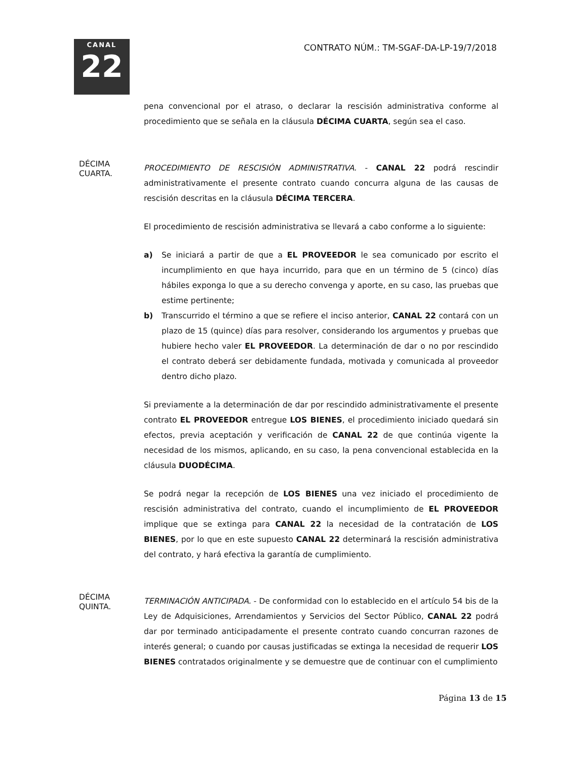CANAL
22
CONTRATO NÚM.: TM-SGAF-DA-LP-19/7/2018
pena convencional por el atraso, o declarar la rescisión administrativa conforme al procedimiento que se señala en la cláusula DÉCIMA CUARTA, según sea el caso.
DÉCIMA
CUARTA.
PROCEDIMIENTO DE RESCISIÓN ADMINISTRATIVA. - CANAL 22 podrá rescindir administrativamente el presente contrato cuando concurra alguna de las causas de rescisión descritas en la cláusula DÉCIMA TERCERA.
El procedimiento de rescisión administrativa se llevará a cabo conforme a lo siguiente:
a) Se iniciará a partir de que a EL PROVEEDOR le sea comunicado por escrito el incumplimiento en que haya incurrido, para que en un término de 5 (cinco) días hábiles exponga lo que a su derecho convenga y aporte, en su caso, las pruebas que estime pertinente;
b) Transcurrido el término a que se refiere el inciso anterior, CANAL 22 contará con un plazo de 15 (quince) días para resolver, considerando los argumentos y pruebas que hubiere hecho valer EL PROVEEDOR. La determinación de dar o no por rescindido el contrato deberá ser debidamente fundada, motivada y comunicada al proveedor dentro dicho plazo.
Si previamente a la determinación de dar por rescindido administrativamente el presente contrato EL PROVEEDOR entregue LOS BIENES, el procedimiento iniciado quedará sin efectos, previa aceptación y verificación de CANAL 22 de que continúa vigente la necesidad de los mismos, aplicando, en su caso, la pena convencional establecida en la cláusula DUODÉCIMA.
Se podrá negar la recepción de LOS BIENES una vez iniciado el procedimiento de rescisión administrativa del contrato, cuando el incumplimiento de EL PROVEEDOR implique que se extinga para CANAL 22 la necesidad de la contratación de LOS BIENES, por lo que en este supuesto CANAL 22 determinará la rescisión administrativa del contrato, y hará efectiva la garantía de cumplimiento.
DÉCIMA
QUINTA.
TERMINACIÓN ANTICIPADA. - De conformidad con lo establecido en el artículo 54 bis de la Ley de Adquisiciones, Arrendamientos y Servicios del Sector Público, CANAL 22 podrá dar por terminado anticipadamente el presente contrato cuando concurran razones de interés general; o cuando por causas justificadas se extinga la necesidad de requerir LOS BIENES contratados originalmente y se demuestre que de continuar con el cumplimiento
Página 13 de 15